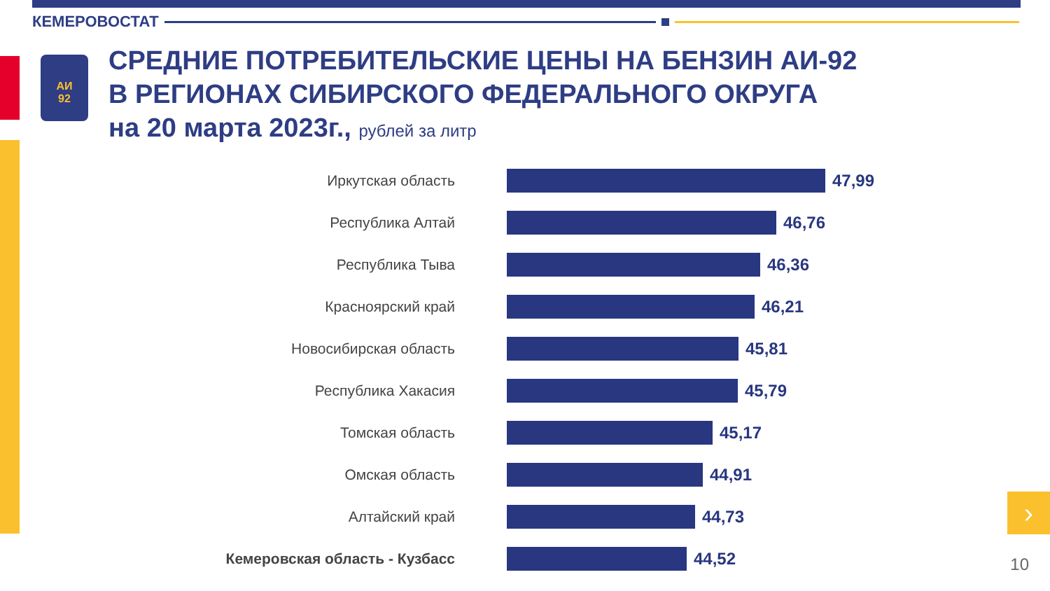КЕМЕРОВОСТАТ
АИ
92
СРЕДНИЕ ПОТРЕБИТЕЛЬСКИЕ ЦЕНЫ НА БЕНЗИН АИ-92
В РЕГИОНАХ СИБИРСКОГО ФЕДЕРАЛЬНОГО ОКРУГА
на 20 марта 2023г., рублей за литр
Иркутская область 47,99
Республика Алтай 46,76
Республика Тыва 46,36
Красноярский край 46,21
Новосибирская область 45,81
Республика Хакасия 45,79
Томская область 45,17
Омская область 44,91
Алтайский край 44,73
Кемеровская область - Кузбасс
44,52
›
10